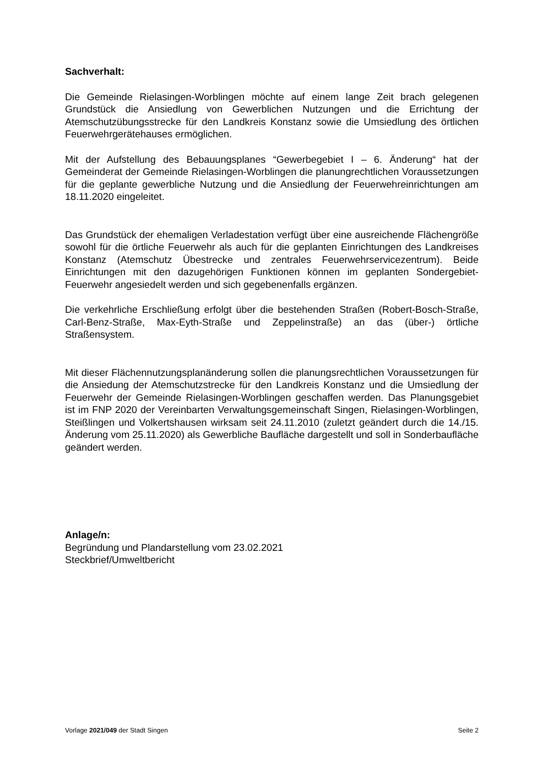Sachverhalt:
Die Gemeinde Rielasingen-Worblingen möchte auf einem lange Zeit brach gelegenen Grundstück die Ansiedlung von Gewerblichen Nutzungen und die Errichtung der Atemschutzübungsstrecke für den Landkreis Konstanz sowie die Umsiedlung des örtlichen Feuerwehrgerätehauses ermöglichen.
Mit der Aufstellung des Bebauungsplanes “Gewerbegebiet I – 6. Änderung“ hat der Gemeinderat der Gemeinde Rielasingen-Worblingen die planungrechtlichen Voraussetzungen für die geplante gewerbliche Nutzung und die Ansiedlung der Feuerwehreinrichtungen am 18.11.2020 eingeleitet.
Das Grundstück der ehemaligen Verladestation verfügt über eine ausreichende Flächengröße sowohl für die örtliche Feuerwehr als auch für die geplanten Einrichtungen des Landkreises Konstanz (Atemschutz Übestrecke und zentrales Feuerwehrservicezentrum). Beide Einrichtungen mit den dazugehörigen Funktionen können im geplanten Sondergebiet-Feuerwehr angesiedelt werden und sich gegebenenfalls ergänzen.
Die verkehrliche Erschließung erfolgt über die bestehenden Straßen (Robert-Bosch-Straße, Carl-Benz-Straße, Max-Eyth-Straße und Zeppelinstraße) an das (über-) örtliche Straßensystem.
Mit dieser Flächennutzungsplanänderung sollen die planungsrechtlichen Voraussetzungen für die Ansiedung der Atemschutzstrecke für den Landkreis Konstanz und die Umsiedlung der Feuerwehr der Gemeinde Rielasingen-Worblingen geschaffen werden. Das Planungsgebiet ist im FNP 2020 der Vereinbarten Verwaltungsgemeinschaft Singen, Rielasingen-Worblingen, Steißlingen und Volkertshausen wirksam seit 24.11.2010 (zuletzt geändert durch die 14./15. Änderung vom 25.11.2020) als Gewerbliche Baufläche dargestellt und soll in Sonderbaufläche geändert werden.
Anlage/n:
Begründung und Plandarstellung vom 23.02.2021
Steckbrief/Umweltbericht
Vorlage 2021/049 der Stadt Singen Seite 2